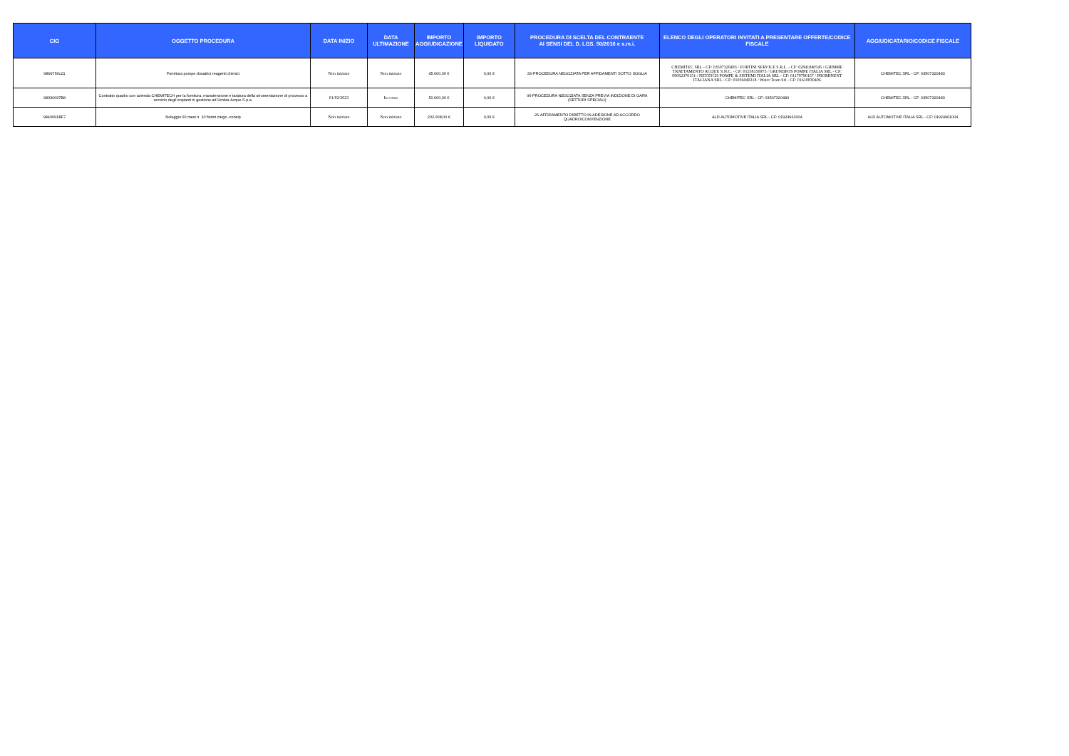| CIG | OGGETTO PROCEDURA | DATA INIZIO | DATA ULTIMAZIONE | IMPORTO AGGIUDICAZIONE | IMPORTO LIQUIDATO | PROCEDURA DI SCELTA DEL CONTRAENTE AI SENSI DEL D. LGS. 50/2016 e s.m.i. | ELENCO DEGLI OPERATORI INVITATI A PRESENTARE OFFERTE/CODICE FISCALE | AGGIUDICATARIO/CODICE FISCALE |
| --- | --- | --- | --- | --- | --- | --- | --- | --- |
| 9899750c21 | Fornitura pompe dosatrici reagenti chimici | Non iniziato | Non iniziato | 45.000,00 € | 0,00 € | 33-PROCEDURA NEGOZIATA PER AFFIDAMENTI SOTTO SOGLIA | CHEMITEC SRL - CF: 03507320483 / FORTINI SERVICE S.R.L. - CF: 02841840545 / GIEMME TRATTAMENTO ACQUE S.N.C. - CF: 01558150973 / GRUNDFOS POMPE ITALIA SRL - CF: 09062370151 / NETZSCH POMPE & SISTEMI ITALIA SRL - CF: 01179790157 / PROMINENT ITALIANA SRL - CF: 01036040218 / Water Team Srl - CF: 01610830406 | CHEMITEC SRL - CF: 03507320483 |
| 98330097B8 | Contratto quadro con azienda CHEMITECH per la fornitura, manutenzione e taratura della strumentazione di processo a servizio degli impianti in gestione ad Umbra Acque S.p.a. | 01/02/2023 | In corso | 50.000,00 € | 0,00 € | 06-PROCEDURA NEGOZIATA SENZA PREVIA INDIZIONE DI GARA (SETTORI SPECIALI) | CHEMITEC SRL - CF: 03507320483 | CHEMITEC SRL - CF: 03507320483 |
| 9840091BF7 | Noleggio 60 mesi n. 10 fiorini cargo -consip | Non iniziato | Non iniziato | 202.008,00 € | 0,00 € | 26-AFFIDAMENTO DIRETTO IN ADESIONE AD ACCORDO QUADRO/CONVENZIONE | ALD AUTOMOTIVE ITALIA SRL - CF: 01924961004 | ALD AUTOMOTIVE ITALIA SRL - CF: 01924961004 |